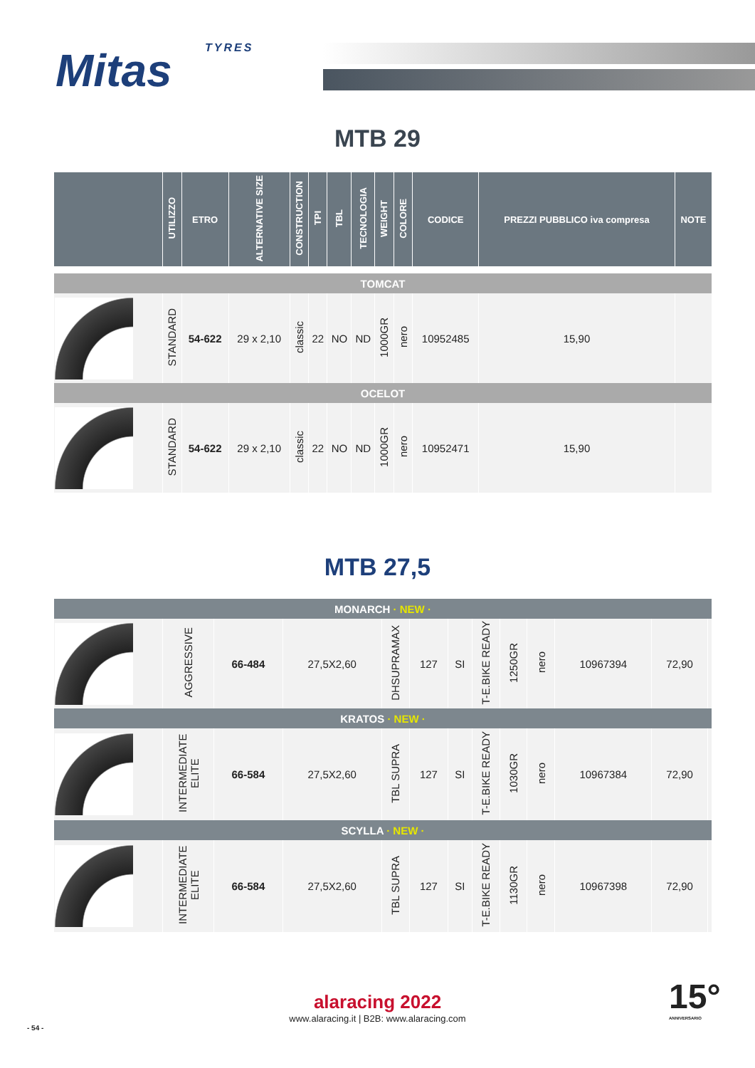TYRES
Mitas
MTB 29
| | UTILIZZO | ETRO | ALTERNATIVE SIZE | CONSTRUCTION | TPI | TBL | TECNOLOGIA | WEIGHT | COLORE | CODICE | PREZZI PUBBLICO iva compresa | NOTE |
| --- | --- | --- | --- | --- | --- | --- | --- | --- | --- | --- | --- | --- |
| TOMCAT | | | | | | | | | | | | |
| | STANDARD | 54-622 | 29 x 2,10 | classic | 22 | NO | ND | 1000GR | nero | 10952485 | 15,90 | |
| OCELOT | | | | | | | | | | | | |
| | STANDARD | 54-622 | 29 x 2,10 | classic | 22 | NO | ND | 1000GR | nero | 10952471 | 15,90 | |
MTB 27,5
| MONARCH · NEW · | | | | | | | | | | | | |
| | AGGRESSIVE | 66-484 | 27,5X2,60 | DHSUPRAMAX | 127 | SI | T-E.BIKE READY | 1250GR | nero | 10967394 | 72,90 | |
| KRATOS · NEW · | | | | | | | | | | | | |
| | INTERMEDIATE ELITE | 66-584 | 27,5X2,60 | TBL SUPRA | 127 | SI | T-E.BIKE READY | 1030GR | nero | 10967384 | 72,90 | |
| SCYLLA · NEW · | | | | | | | | | | | | |
| | INTERMEDIATE ELITE | 66-584 | 27,5X2,60 | TBL SUPRA | 127 | SI | T-E.BIKE READY | 1130GR | nero | 10967398 | 72,90 | |
alaracing 2022
www.alaracing.it | B2B: www.alaracing.com
- 54 -
15°
ANNIVERSARIO